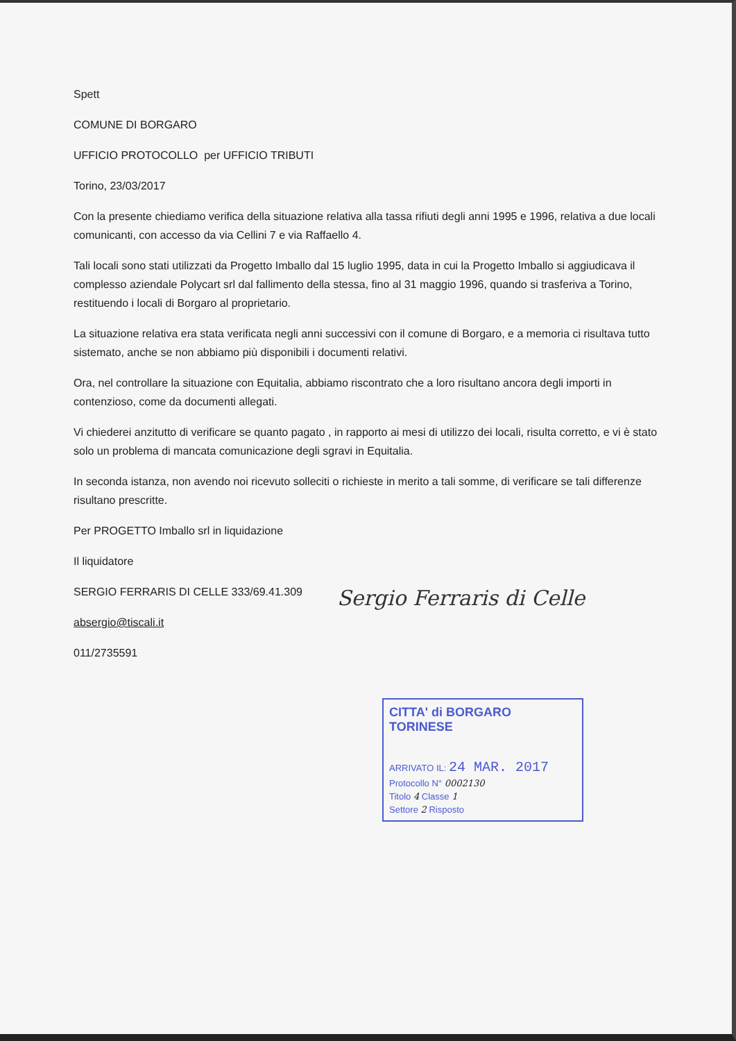Spett
COMUNE DI BORGARO
UFFICIO PROTOCOLLO per UFFICIO TRIBUTI
Torino, 23/03/2017
Con la presente chiediamo verifica della situazione relativa alla tassa rifiuti degli anni 1995 e 1996, relativa a due locali comunicanti, con accesso da via Cellini 7 e via Raffaello 4.
Tali locali sono stati utilizzati da Progetto Imballo dal 15 luglio 1995, data in cui la Progetto Imballo si aggiudicava il complesso aziendale Polycart srl dal fallimento della stessa, fino al 31 maggio 1996, quando si trasferiva a Torino, restituendo i locali di Borgaro al proprietario.
La situazione relativa era stata verificata negli anni successivi con il comune di Borgaro, e a memoria ci risultava tutto sistemato, anche se non abbiamo più disponibili i documenti relativi.
Ora, nel controllare la situazione con Equitalia, abbiamo riscontrato che a loro risultano ancora degli importi in contenzioso, come da documenti allegati.
Vi chiederei anzitutto di verificare se quanto pagato , in rapporto ai mesi di utilizzo dei locali, risulta corretto, e vi è stato solo un problema di mancata comunicazione degli sgravi in Equitalia.
In seconda istanza, non avendo noi ricevuto solleciti o richieste in merito a tali somme, di verificare se tali differenze risultano prescritte.
Per PROGETTO Imballo srl in liquidazione
Il liquidatore
SERGIO FERRARIS DI CELLE 333/69.41.309
Sergio Ferraris di Celle
absergio@tiscali.it
011/2735591
CITTA' di BORGARO TORINESE
ARRIVATO IL: 24 MAR. 2017
Protocollo N° 0002130
Titolo 4 Classe 1
Settore 2 Risposto